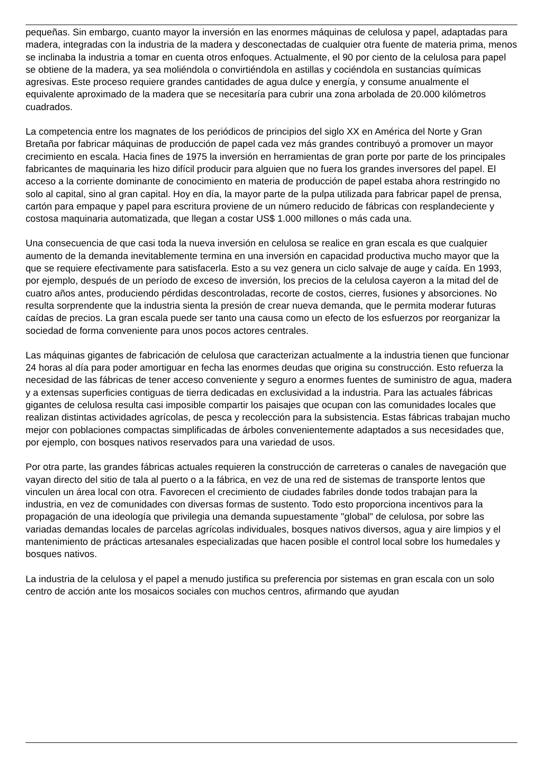pequeñas. Sin embargo, cuanto mayor la inversión en las enormes máquinas de celulosa y papel, adaptadas para madera, integradas con la industria de la madera y desconectadas de cualquier otra fuente de materia prima, menos se inclinaba la industria a tomar en cuenta otros enfoques. Actualmente, el 90 por ciento de la celulosa para papel se obtiene de la madera, ya sea moliéndola o convirtiéndola en astillas y cociéndola en sustancias químicas agresivas. Este proceso requiere grandes cantidades de agua dulce y energía, y consume anualmente el equivalente aproximado de la madera que se necesitaría para cubrir una zona arbolada de 20.000 kilómetros cuadrados.
La competencia entre los magnates de los periódicos de principios del siglo XX en América del Norte y Gran Bretaña por fabricar máquinas de producción de papel cada vez más grandes contribuyó a promover un mayor crecimiento en escala. Hacia fines de 1975 la inversión en herramientas de gran porte por parte de los principales fabricantes de maquinaria les hizo difícil producir para alguien que no fuera los grandes inversores del papel. El acceso a la corriente dominante de conocimiento en materia de producción de papel estaba ahora restringido no solo al capital, sino al gran capital. Hoy en día, la mayor parte de la pulpa utilizada para fabricar papel de prensa, cartón para empaque y papel para escritura proviene de un número reducido de fábricas con resplandeciente y costosa maquinaria automatizada, que llegan a costar US$ 1.000 millones o más cada una.
Una consecuencia de que casi toda la nueva inversión en celulosa se realice en gran escala es que cualquier aumento de la demanda inevitablemente termina en una inversión en capacidad productiva mucho mayor que la que se requiere efectivamente para satisfacerla. Esto a su vez genera un ciclo salvaje de auge y caída. En 1993, por ejemplo, después de un período de exceso de inversión, los precios de la celulosa cayeron a la mitad del de cuatro años antes, produciendo pérdidas descontroladas, recorte de costos, cierres, fusiones y absorciones. No resulta sorprendente que la industria sienta la presión de crear nueva demanda, que le permita moderar futuras caídas de precios. La gran escala puede ser tanto una causa como un efecto de los esfuerzos por reorganizar la sociedad de forma conveniente para unos pocos actores centrales.
Las máquinas gigantes de fabricación de celulosa que caracterizan actualmente a la industria tienen que funcionar 24 horas al día para poder amortiguar en fecha las enormes deudas que origina su construcción. Esto refuerza la necesidad de las fábricas de tener acceso conveniente y seguro a enormes fuentes de suministro de agua, madera y a extensas superficies contiguas de tierra dedicadas en exclusividad a la industria. Para las actuales fábricas gigantes de celulosa resulta casi imposible compartir los paisajes que ocupan con las comunidades locales que realizan distintas actividades agrícolas, de pesca y recolección para la subsistencia. Estas fábricas trabajan mucho mejor con poblaciones compactas simplificadas de árboles convenientemente adaptados a sus necesidades que, por ejemplo, con bosques nativos reservados para una variedad de usos.
Por otra parte, las grandes fábricas actuales requieren la construcción de carreteras o canales de navegación que vayan directo del sitio de tala al puerto o a la fábrica, en vez de una red de sistemas de transporte lentos que vinculen un área local con otra. Favorecen el crecimiento de ciudades fabriles donde todos trabajan para la industria, en vez de comunidades con diversas formas de sustento. Todo esto proporciona incentivos para la propagación de una ideología que privilegia una demanda supuestamente "global" de celulosa, por sobre las variadas demandas locales de parcelas agrícolas individuales, bosques nativos diversos, agua y aire limpios y el mantenimiento de prácticas artesanales especializadas que hacen posible el control local sobre los humedales y bosques nativos.
La industria de la celulosa y el papel a menudo justifica su preferencia por sistemas en gran escala con un solo centro de acción ante los mosaicos sociales con muchos centros, afirmando que ayudan